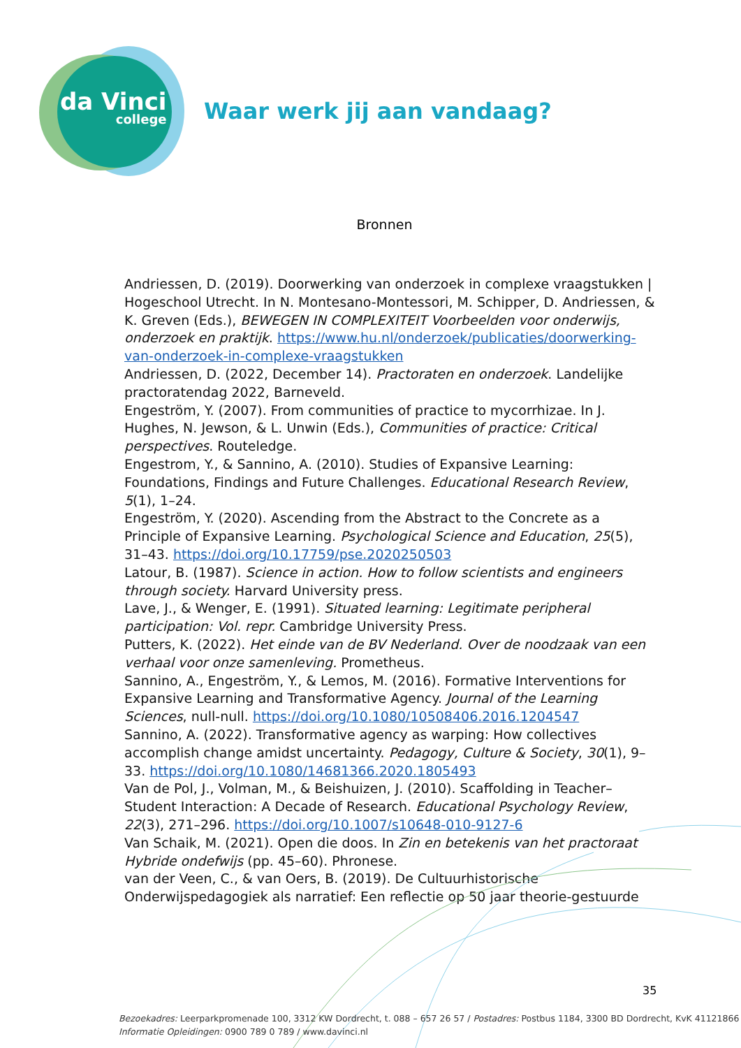da Vinci
college
Waar werk jij aan vandaag?
Bronnen
Andriessen, D. (2019). Doorwerking van onderzoek in complexe vraagstukken | Hogeschool Utrecht. In N. Montesano-Montessori, M. Schipper, D. Andriessen, & K. Greven (Eds.), BEWEGEN IN COMPLEXITEIT Voorbeelden voor onderwijs, onderzoek en praktijk. https://www.hu.nl/onderzoek/publicaties/doorwerking-van-onderzoek-in-complexe-vraagstukken
Andriessen, D. (2022, December 14). Practoraten en onderzoek. Landelijke practoratendag 2022, Barneveld.
Engeström, Y. (2007). From communities of practice to mycorrhizae. In J. Hughes, N. Jewson, & L. Unwin (Eds.), Communities of practice: Critical perspectives. Routeledge.
Engestrom, Y., & Sannino, A. (2010). Studies of Expansive Learning: Foundations, Findings and Future Challenges. Educational Research Review, 5(1), 1–24.
Engeström, Y. (2020). Ascending from the Abstract to the Concrete as a Principle of Expansive Learning. Psychological Science and Education, 25(5), 31–43. https://doi.org/10.17759/pse.2020250503
Latour, B. (1987). Science in action. How to follow scientists and engineers through society. Harvard University press.
Lave, J., & Wenger, E. (1991). Situated learning: Legitimate peripheral participation: Vol. repr. Cambridge University Press.
Putters, K. (2022). Het einde van de BV Nederland. Over de noodzaak van een verhaal voor onze samenleving. Prometheus.
Sannino, A., Engeström, Y., & Lemos, M. (2016). Formative Interventions for Expansive Learning and Transformative Agency. Journal of the Learning Sciences, null-null. https://doi.org/10.1080/10508406.2016.1204547
Sannino, A. (2022). Transformative agency as warping: How collectives accomplish change amidst uncertainty. Pedagogy, Culture & Society, 30(1), 9–33. https://doi.org/10.1080/14681366.2020.1805493
Van de Pol, J., Volman, M., & Beishuizen, J. (2010). Scaffolding in Teacher–Student Interaction: A Decade of Research. Educational Psychology Review, 22(3), 271–296. https://doi.org/10.1007/s10648-010-9127-6
Van Schaik, M. (2021). Open die doos. In Zin en betekenis van het practoraat Hybride ondefwijs (pp. 45–60). Phronese.
van der Veen, C., & van Oers, B. (2019). De Cultuurhistorische Onderwijspedagogiek als narratief: Een reflectie op 50 jaar theorie-gestuurde
35
Bezoekadres: Leerparkpromenade 100, 3312 KW Dordrecht, t. 088 – 657 26 57 / Postadres: Postbus 1184, 3300 BD Dordrecht, KvK 41121866
Informatie Opleidingen: 0900 789 0 789 / www.davinci.nl